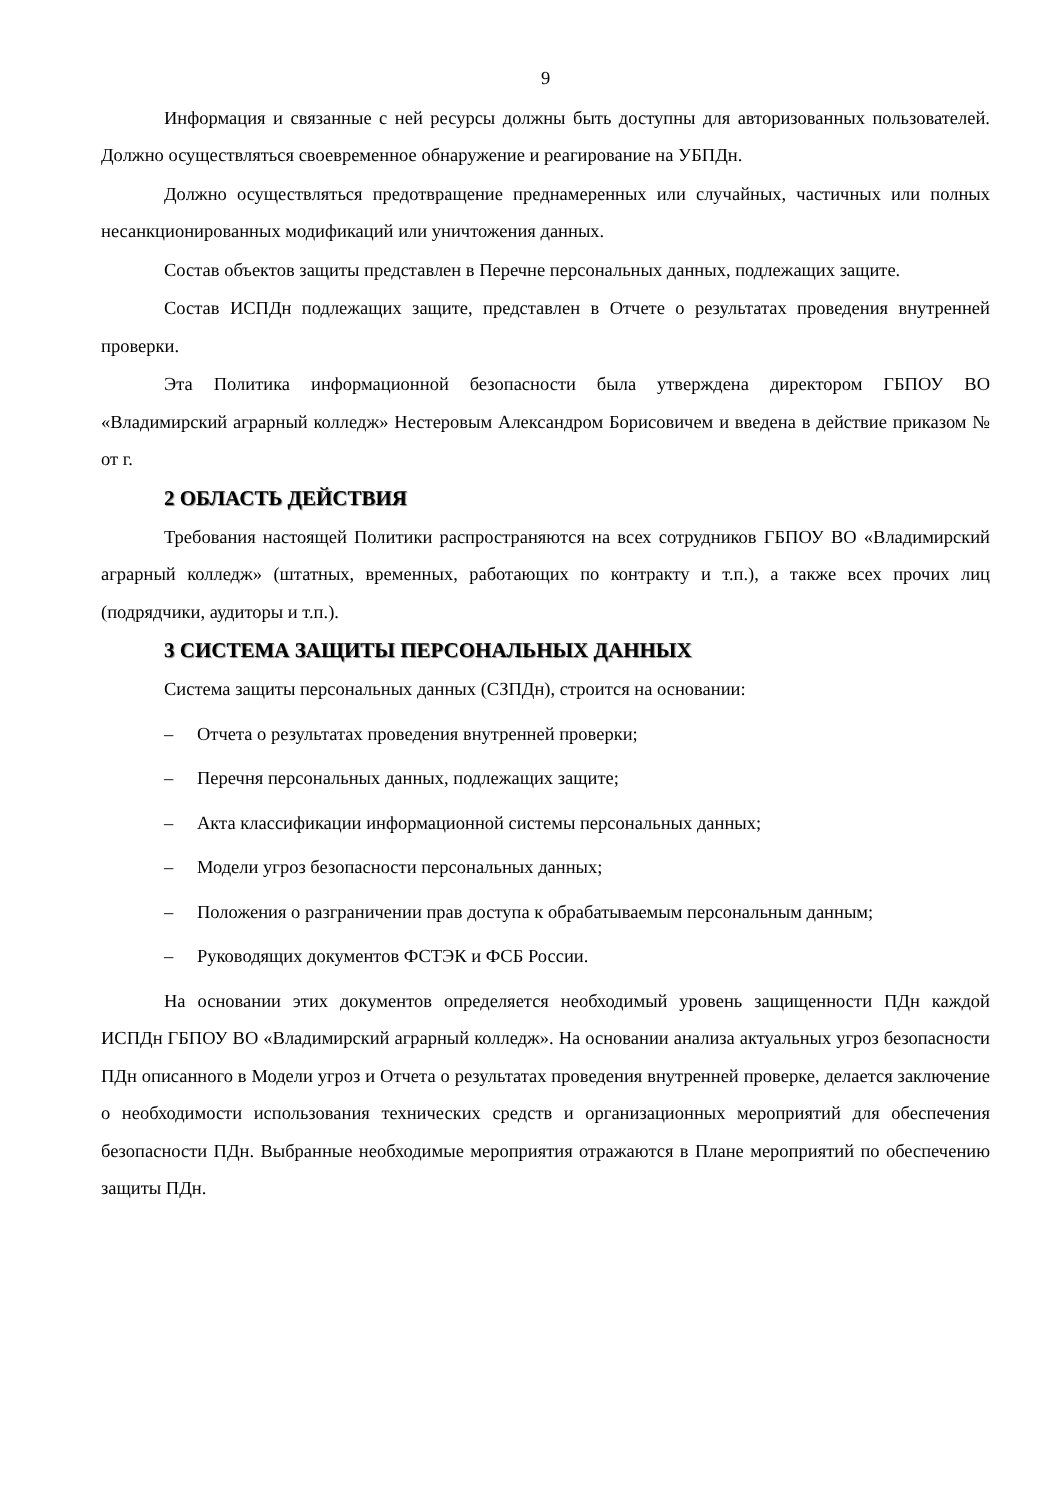9
Информация и связанные с ней ресурсы должны быть доступны для авторизованных пользователей. Должно осуществляться своевременное обнаружение и реагирование на УБПДн.
Должно осуществляться предотвращение преднамеренных или случайных, частичных или полных несанкционированных модификаций или уничтожения данных.
Состав объектов защиты представлен в Перечне персональных данных, подлежащих защите.
Состав ИСПДн подлежащих защите, представлен в Отчете о результатах проведения внутренней проверки.
Эта Политика информационной безопасности была утверждена директором ГБПОУ ВО «Владимирский аграрный колледж» Нестеровым Александром Борисовичем и введена в действие приказом № от г.
2 ОБЛАСТЬ ДЕЙСТВИЯ
Требования настоящей Политики распространяются на всех сотрудников ГБПОУ ВО «Владимирский аграрный колледж» (штатных, временных, работающих по контракту и т.п.), а также всех прочих лиц (подрядчики, аудиторы и т.п.).
3 СИСТЕМА ЗАЩИТЫ ПЕРСОНАЛЬНЫХ ДАННЫХ
Система защиты персональных данных (СЗПДн), строится на основании:
– Отчета о результатах проведения внутренней проверки;
– Перечня персональных данных, подлежащих защите;
– Акта классификации информационной системы персональных данных;
– Модели угроз безопасности персональных данных;
– Положения о разграничении прав доступа к обрабатываемым персональным данным;
– Руководящих документов ФСТЭК и ФСБ России.
На основании этих документов определяется необходимый уровень защищенности ПДн каждой ИСПДн ГБПОУ ВО «Владимирский аграрный колледж». На основании анализа актуальных угроз безопасности ПДн описанного в Модели угроз и Отчета о результатах проведения внутренней проверке, делается заключение о необходимости использования технических средств и организационных мероприятий для обеспечения безопасности ПДн. Выбранные необходимые мероприятия отражаются в Плане мероприятий по обеспечению защиты ПДн.